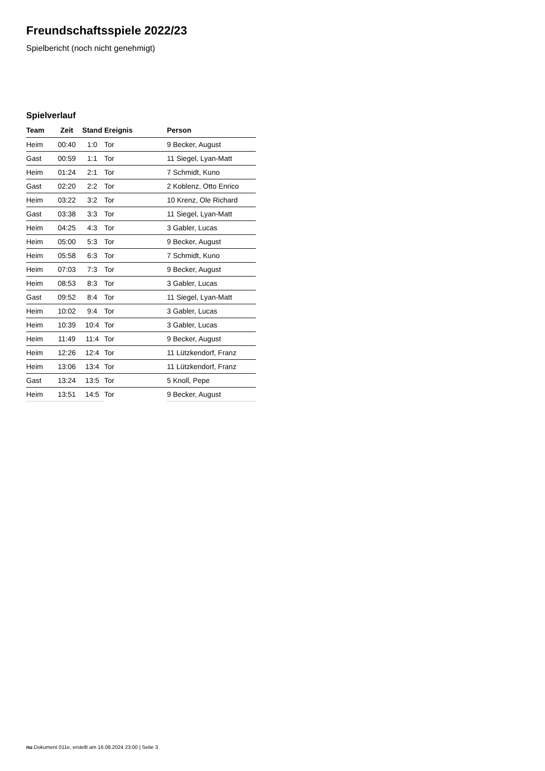Freundschaftsspiele 2022/23
Spielbericht (noch nicht genehmigt)
Spielverlauf
| Team | Zeit | Stand | Ereignis | Person |
| --- | --- | --- | --- | --- |
| Heim | 00:40 | 1:0 | Tor | 9 Becker, August |
| Gast | 00:59 | 1:1 | Tor | 11 Siegel, Lyan-Matt |
| Heim | 01:24 | 2:1 | Tor | 7 Schmidt, Kuno |
| Gast | 02:20 | 2:2 | Tor | 2 Koblenz, Otto Enrico |
| Heim | 03:22 | 3:2 | Tor | 10 Krenz, Ole Richard |
| Gast | 03:38 | 3:3 | Tor | 11 Siegel, Lyan-Matt |
| Heim | 04:25 | 4:3 | Tor | 3 Gabler, Lucas |
| Heim | 05:00 | 5:3 | Tor | 9 Becker, August |
| Heim | 05:58 | 6:3 | Tor | 7 Schmidt, Kuno |
| Heim | 07:03 | 7:3 | Tor | 9 Becker, August |
| Heim | 08:53 | 8:3 | Tor | 3 Gabler, Lucas |
| Gast | 09:52 | 8:4 | Tor | 11 Siegel, Lyan-Matt |
| Heim | 10:02 | 9:4 | Tor | 3 Gabler, Lucas |
| Heim | 10:39 | 10:4 | Tor | 3 Gabler, Lucas |
| Heim | 11:49 | 11:4 | Tor | 9 Becker, August |
| Heim | 12:26 | 12:4 | Tor | 11 Lützkendorf, Franz |
| Heim | 13:06 | 13:4 | Tor | 11 Lützkendorf, Franz |
| Gast | 13:24 | 13:5 | Tor | 5 Knoll, Pepe |
| Heim | 13:51 | 14:5 | Tor | 9 Becker, August |
nu.Dokument 011e, erstellt am 16.08.2024 23:00 | Seite 3